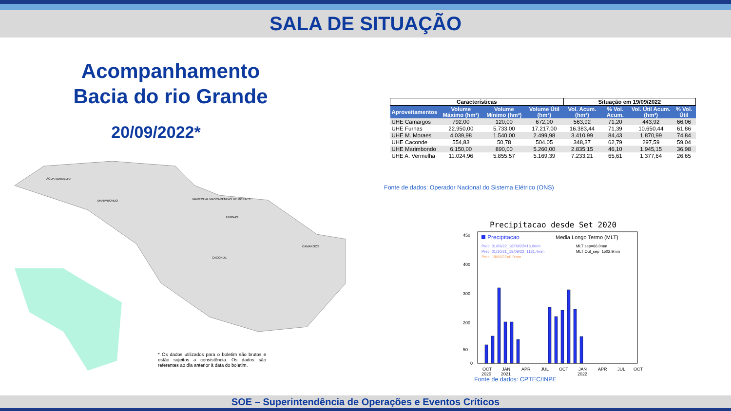SALA DE SITUAÇÃO
Acompanhamento
Bacia do rio Grande
20/09/2022*
ÁGUA VERMELHA
MARIMBONDO
MARECHAL MASCARENHAS DE MORAES
FURNAS
CAMARGOS
CACONDE
* Os dados utilizados para o boletim são brutos e estão sujeitos a consistência. Os dados são referentes ao dia anterior à data do boletim.
| Características | | | | Situação em 19/09/2022 | | | |
| --- | --- | --- | --- | --- | --- | --- | --- |
| Aproveitamentos | Volume Máximo (hm³) | Volume Mínimo (hm³) | Volume Útil (hm³) | Vol. Acum. (hm³) | % Vol. Acum. | Vol. Útil Acum. (hm³) | % Vol. Útil |
| UHE Camargos | 792,00 | 120,00 | 672,00 | 563,92 | 71,20 | 443,92 | 66,06 |
| UHE Furnas | 22.950,00 | 5.733,00 | 17.217,00 | 16.383,44 | 71,39 | 10.650,44 | 61,86 |
| UHE M. Moraes | 4.039,98 | 1.540,00 | 2.499,98 | 3.410,99 | 84,43 | 1.870,99 | 74,84 |
| UHE Caconde | 554,83 | 50,78 | 504,05 | 348,37 | 62,79 | 297,59 | 59,04 |
| UHE Marimbondo | 6.150,00 | 890,00 | 5.260,00 | 2.835,15 | 46,10 | 1.945,15 | 36,98 |
| UHE A. Vermelha | 11.024,96 | 5.855,57 | 5.169,39 | 7.233,21 | 65,61 | 1.377,64 | 26,65 |
Fonte de dados: Operador Nacional do Sistema Elétrico (ONS)
Precipitacao desde Set 2020
450
400
300
200
50
0
Precipitacao
Media Longo Termo (MLT)
Prec. 01/09/22_18/09/22=16.9mm
MLT sep=66.0mm
Prec. 01/10/21_18/09/22=1181.4mm
MLT Out_sep=1502.9mm
Prec. 18/09/22=0.0mm
OCT
JAN
APR
JUL
OCT
JAN
APR
JUL
OCT
2020
2021
2022
Fonte de dados: CPTEC/INPE
SOE – Superintendência de Operações e Eventos Críticos